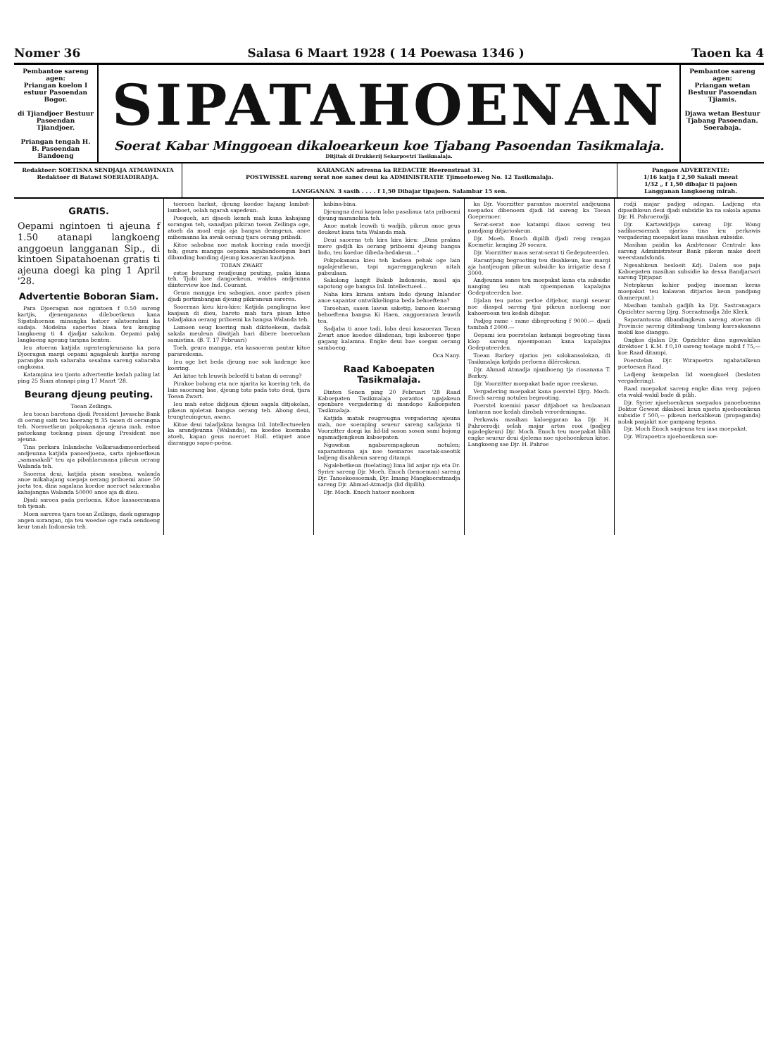Nomer 36 Salasa 6 Maart 1928 ( 14 Poewasa 1346 ) Taoen ka 4
Pembantoe sareng agen:
Priangan koelon I estuur Pasoendan Bogor.
di Tjiandjoer Bestuur Pasoendan Tjiandjoer.
Priangan tengah H. B. Pasoendan Bandoeng
SIPATAHOENAN
Soerat Kabar Minggoean dikaloearkeun koe Tjabang Pasoendan Tasikmalaja.
Ditjitak di Drukkerij Sekarpoetri Tasikmalaja.
Pembantoe sareng agen:
Priangan wetan Bestuur Pasoendan Tjiamis.
Djawa wetan Bestuur Tjabang Pasoendan. Soerabaja.
Redaktoer: SOETISNA SENDJAJA ATMAWINATA
Redaktoer di Batawi SOERIADIRADJA.
KARANGAN adresna ka REDACTIE Heerenstraat 31.
POSTWISSEL sareng serat noe sanes deui ka ADMINISTRATIE Tjimoeloeweg No. 12 Tasikmalaja.
LANGGANAN. 3 sasih . . . . f 1,50 Dibajar tipajoen. Salambar 15 sen.
Pangaos ADVERTENTIE:
1/16 katja f 2,50 Sakali moeat
1/32 „ f 1,50 dibajar ti pajoen
Langganan langkoeng mirah.
GRATIS.
Oepami ngintoen ti ajeuna f 1.50 atanapi langkoeng anggoeun langganan Sip., di kintoen Sipatahoenan gratis ti ajeuna doegi ka ping 1 April '28.
Advertentie Boboran Siam.
Para Djoeragan noe ngintoen f 0.50 sareng kartjis, djenenganana dileboetkeun kana Sipatahoenan minangka hatoer silatoerahmi ka sadaja. Modelna sapertos biasa teu kenging langkoeng ti 4 djadjar sakolom. Oepami palaj langkoeng ageung taripna benten.
Ieu atoeran katjida ngentengkeunana ka para Djoeragan margi oepami ngagaleuh kartjis sareng parangko mah sabaraha sesahna sareng sabaraha ongkosna.
Katampina ieu tjonto advertentie kedah paling lat ping 25 Siam atanapi ping 17 Maart '28.
Beurang djeung peuting.
Toean Zeilinga.
Ieu toean baretona djadi President Javasche Bank di oerang saiti teu koerang ti 35 taoen di oerangna teh. Noeroetkeun pokpokanana ajeuna mah, estoe patoekang toekang pisan djeung President noe ajeuna.
Tina perkara Inlandsche Volksraadsmeerderheid andjeunna katjida panoedjoena, sarta njeboetkeun „samasakali" teu aja pibahlaeunana pikeun oerang Walanda teh.
Saoerna deui, katjida pisan sasabna, walanda anoe mikahajang soepaja oerang priboemi anoe 50 joeta tea, dina sagalana koedoe noeroet sakcemaha kahajangna Walanda 50000 anoe aja di dieu.
Djadi saroea pada perloena. Kitoe kasaoeranana teh tjenah.
Moen sarerea tjara toean Zeilinga, daek ngaragap angen sorangan, nja teu woedoe oge rada oendoeng keur tanah Indonesia teh.
toeroen harkat, djeung koedoe hajang lambat-lamboet, oelah ngarah sapedeun.
Poegoeh, ari djaoeh keneh mah kana kahajang sorangan teh, sanadjan pikiran toean Zeilinga oge, atoeh da moal enja aja bangsa deungeun, anoe mihemanna ka awak oerang tjara oerang pribadi.
Kitoe sababna noe matak koering rada moedji teh; geura mangga oepama ngabandoengan bari dibanding banding djeung kasaoeran kautjana.
TOEAN ZWART
estoe beurang reudjeung peuting, pakia kiana teh. Tjobi bae dangoekeun, waktos andjeunna diinterview koe Ind. Courant.
Geura mangga ieu sabagian, anoe pantes pisan djadi pertimbangan djeung pikiraneun sarerea.
Saoernaa kieu kira-kira: Katjida panglingna koe kaajaan di dieu, bareto mah tara pisan kitoe taladjakna oerang priboemi ka bangsa Walanda teh.
Lamoen seug koering mah dikitoekeun, dadak sakala meuleun diwitjah bari dibere boeroehan samistina. (B. T. 17 Februari)
Toeh, geura mangga, eta kasaoeran pautar kitoe pararedesna.
Ieu oge bet beda djeung noe sok kadenge koe koering.
Ari kitoe teh leuwih beleefd ti batan di oerang?
Pirakoe bohong eta nce njarita ka koering teh, da lain saoerang bae, djeung toto pada toto deui, tjara Toean Zwart.
Ieu mah estoe didjieun djieun sagala ditjokelan, pikeun njoletan bangsa oerang teh. Abong deui, teungteuingeun, asana.
Kitoe deui taladjakna bangsa Inl. Intellectueelen ka arandjeunna (Walanda), na koedoe koemaha atoeh, kapan geus noeroet Holl. etiquet anoe diaranggo sapoé-poéna.
kabina-bina.
Djeungna deui kapan loba pasaliaua tata priboemi djeung maranehna teh.
Anoe matak leuwih ti wadjib, pikeun anoe geus deukeut kana tata Walanda mah.
Deui saoerna teh kira kira kieu: „Dina prakna mere gadjih ka oerang priboemi djeung bangsa Indo, teu koedoe dibeda-bedakeun..."
Pokpokanana kieu teh kadoea pehak oge lain ngalajeutkeun, tapi ngarenggangkeun nitah pabeulaan.
Sakolong langit Bakab Indonesia, moal aja sapotong oge bangsa Inl. Intellectueel...
Naha kira kirana antara Indo djeung Inlander anoe sapantar ontwikkelingna beda behoeftena?
Taroehan, sasen lawan saketip, lamoen koerang behoeftena bangsa Ki Haen, anggoeranan leuwih tea.
Sadjaba ti anoe tadi, loba deui kasaoeran Toean Zwart anoe koedoe diladenan, tapi kaboeroe tjape gagang kalamna. Engke deui bae soegan oerang samboeng.
Oca Nany.
Raad Kaboepaten Tasikmalaja.
Dinten Senen ping 20 Februari '28 Raad Kaboepaten Tasikmalaja parantos ngajakeun openbare vergadering di mandopo Kaboepaten Tasikmalaja.
Katjida matak reugreugna vergadering ajeuna mah, noe soemping seueur sareng sadajana ti Voorzitter doegi ka lid-lid soson soson sami hojong ngamadjengkeun kaboepaten.
Ngawitan ngabarempagkeun notulen; saparantosna aja noe toemaros saoetak-saeotik ladjeng disahkeun sareng ditampi.
Ngalebetkeun (toelating) lima lid anjar nja eta Dr. Syrier sareng Djr. Moeh. Enoch (benoeman) sareng Djr. Tanoekoesoemah, Djr. Imang Mangkoeratmadja sareng Djr. Ahmad-Atmadja (lid dipilih).
Djr. Moch. Enoch hatoer noehoen
ka Djr. Voorzitter parantos moerstel andjeunna soepados dibenoem djadi lid sareng ka Toean Goepernoer.
Serat-serat noe katampi diaos sareng teu pandjang ditjarioskeun.
Djr. Moeh. Enoch dipilih djadi reng rengan Koemetir. kenging 20 soeara.
Djr. Voorzitter maos serat-serat ti Gedeputeerden.
Rarantjang begrooting teu disahkeun, koe margi aja hantjeugan pikeun subsidie ka irrigatie desa f 3000.
Andjeunna sanes teu moepakat kana eta subsidie nanging ieu mah njoemponan kapalajna Gedeputeerden bae.
Djalan teu patos perloe ditjebor, margi seueur noe diaspal sareng tjai pikeun noeloeng noe kahoeroean teu kedah dibajar.
Padjeg rame - rame dibegrooting f 9000.— djadi tambah f 2000.—
Oepami ieu poerstelan katampi begrooting tiasa klop sareng njoemponan kana kapalajna Gedeputeerden.
Toean Barkey njarios jen solokansolokan, di Tasikmalaja katjida perloena diléreskeun.
Djr. Ahmad Atmadja njamboeng tja riosanana T. Barkey.
Djr. Voorzitter moepakat bade ngoe reeskeun.
Vergadering moepakat kana poerstel Djrg. Moch. Enoch sareng notulen begrooting.
Poerstel koemisi pasar ditjaboet sa heulaanan lantaran noe kedah dirobah verordeningna.
Perkawis masihan kaloeggaran ka Djr. H. Pahroerodji oelah majar artos rooi (padjeg ngadegkeun) Djr. Moch. Enoch teu moepakat bilih engke seueur deui djelema noe njoehoenkeun kitoe. Langkoeng sae Djr. H. Pahroe
rodji majar padjeg adegan. Ladjeng eta dipasihkeun deui djadi subsidie ka na sakola agama Djr. H. Pahroerodji.
Djr. Kartawidjaja sareng Djr. Wang sadikoesoemah njarios tina ieu perkawis vergadering moepakat kana masihan subsidie.
Masihan paidin ka Ambtenaar Centrale kas sareng Administrateur Bank pikeun make deeit weerstandsfonds.
Ngesahkeun besloeit Kdj. Dalem soe paja Kaboepaten masihan subsidie ka dessa Bandjarsari sareng Tjitjapar.
Netepkeun kohier padjeg inoeman keras moepakat teu kalawan ditjarios keun pandjang (hamerpunt.)
Masihan tambah gadjih ka Djr. Sastranagara Opzichter sareng Djrg. Soeraatmadja 2de Klerk.
Saparantosna dibandingkeun sareng atoeran di Provincie sareng ditimbang timbang karesakanana mobil koe dianggo.
Ongkos djalan Djr. Opzichter dina ngawakilan direktoer 1 K.M. f 0,10 sareng toelage mobil f 75,— koe Raad ditampi.
Poerstelan Djr. Wirapoetra ngabatalkeun poetoesan Raad.
Ladjeng kempelan lid woengkoel (besloten vergadering).
Raad moepakat sareng engke dina verg. pajoen eta wakil-wakil bade di pilih.
Djr. Syrier njoehoenkeun soepados panoeboenna Doktor Gewest dikaboel keun njaeta njoehoenkeun subsidie f 500,— pikeun nerkabkeun (propaganda) nolak panjakit noe gampang tepana.
Djr. Moch Enoch saajeuna teu iasa moepakat.
Djr. Wirapoetra njoehoenkeun soe-